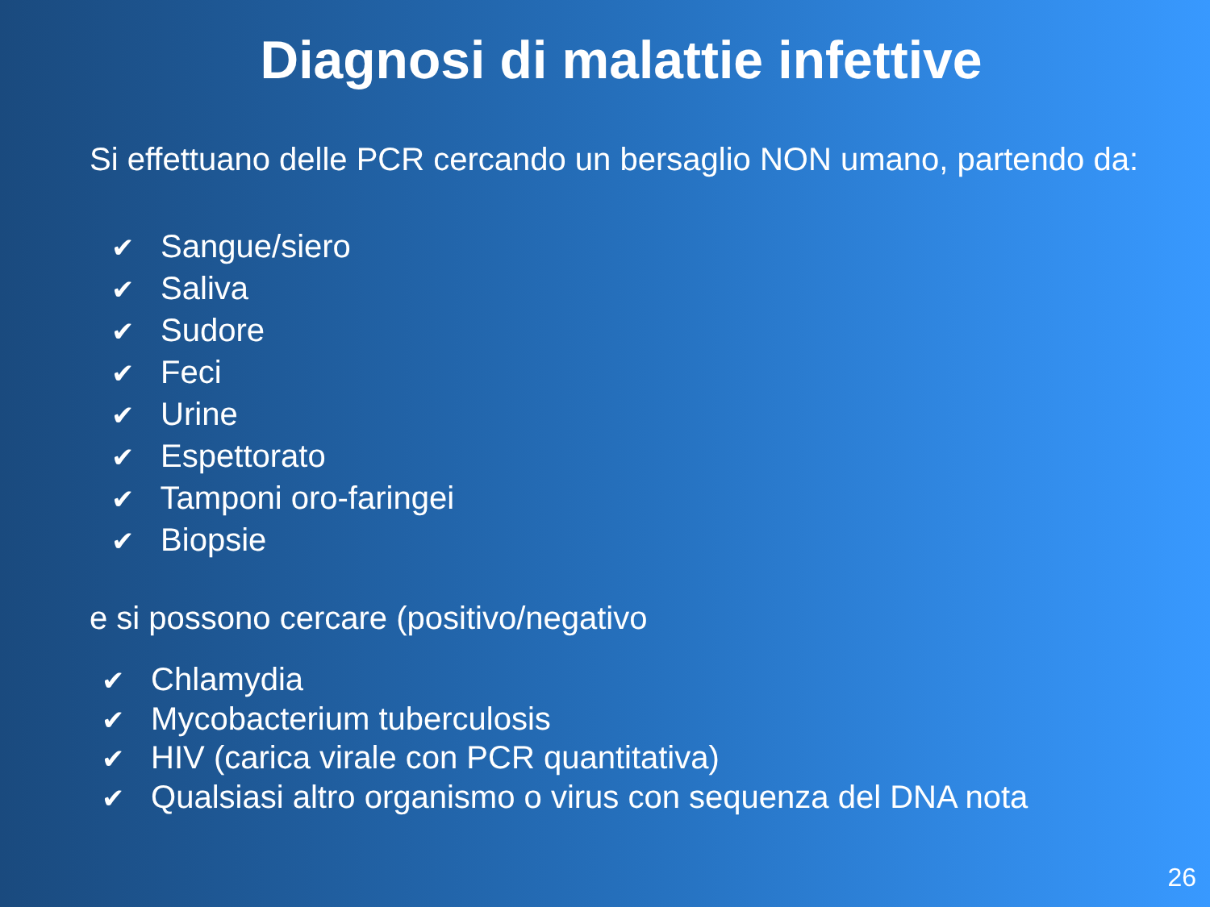Diagnosi di malattie infettive
Si effettuano delle PCR cercando un bersaglio NON umano, partendo da:
✔ Sangue/siero
✔ Saliva
✔ Sudore
✔ Feci
✔ Urine
✔ Espettorato
✔ Tamponi oro-faringei
✔ Biopsie
e si possono cercare (positivo/negativo
✔ Chlamydia
✔ Mycobacterium tuberculosis
✔ HIV (carica virale con PCR quantitativa)
✔ Qualsiasi altro organismo o virus con sequenza del DNA nota
26